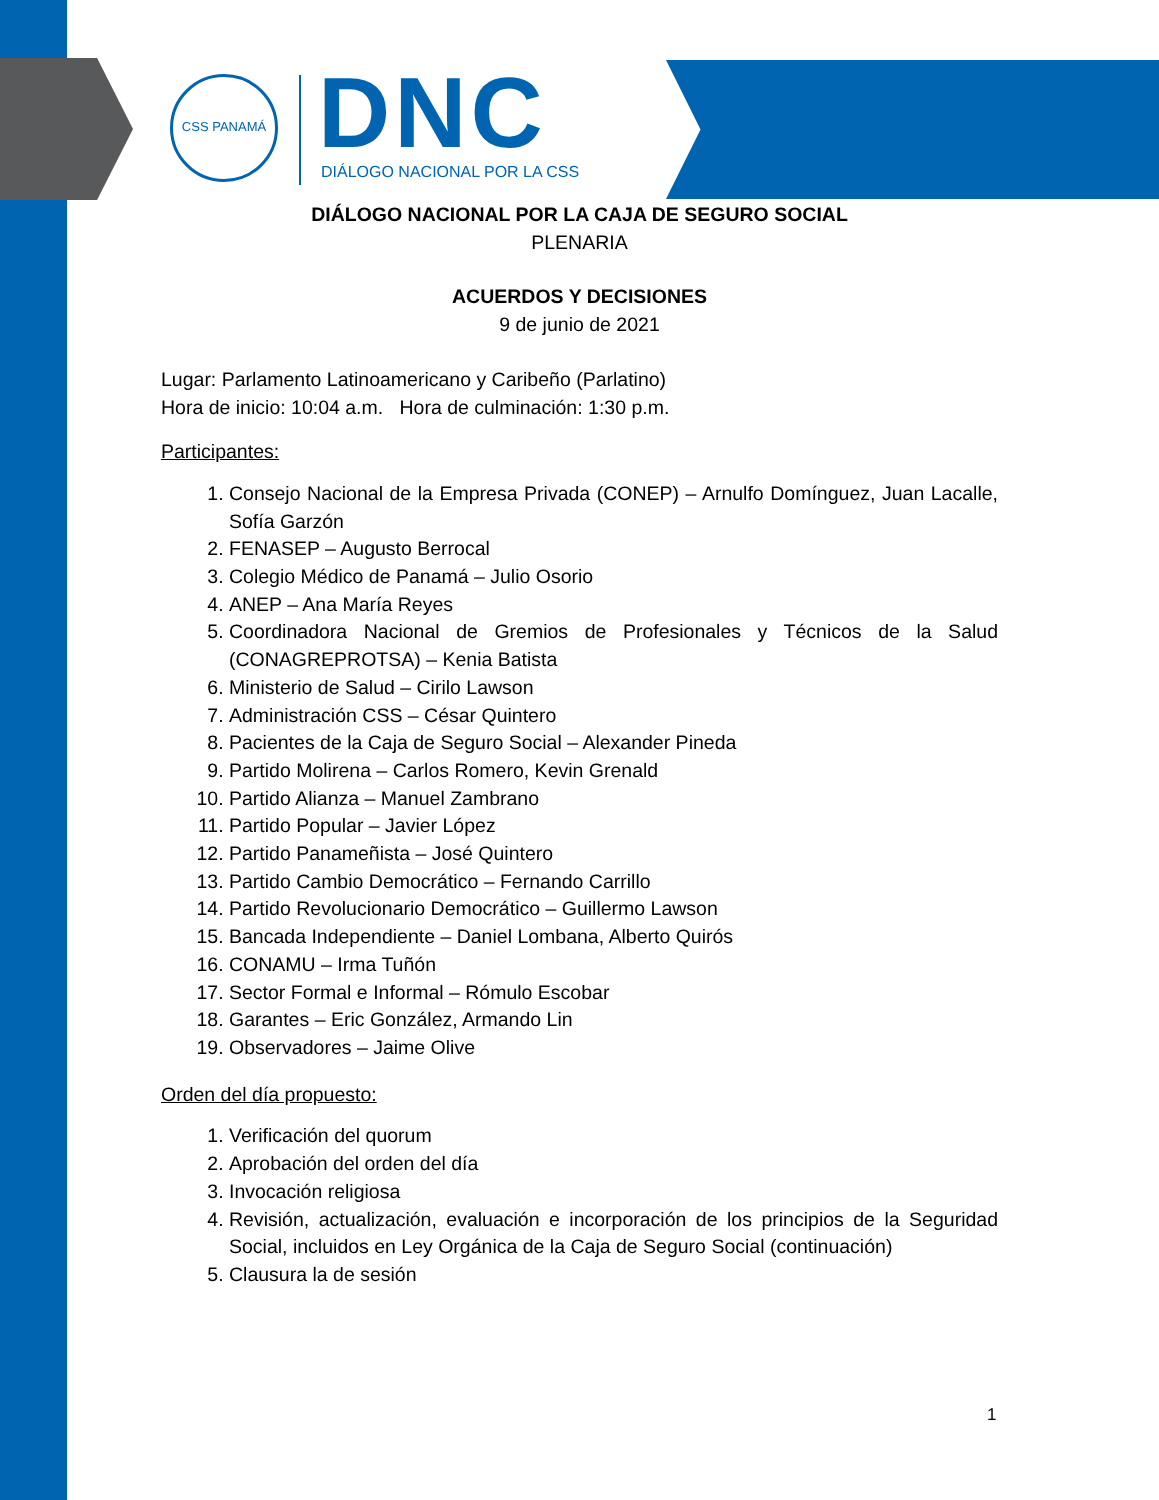CSS PANAMÁ DNC DIÁLOGO NACIONAL POR LA CSS
DIÁLOGO NACIONAL POR LA CAJA DE SEGURO SOCIAL
PLENARIA
ACUERDOS Y DECISIONES
9 de junio de 2021
Lugar: Parlamento Latinoamericano y Caribeño (Parlatino)
Hora de inicio: 10:04 a.m. Hora de culminación: 1:30 p.m.
Participantes:
1. Consejo Nacional de la Empresa Privada (CONEP) – Arnulfo Domínguez, Juan Lacalle, Sofía Garzón
2. FENASEP – Augusto Berrocal
3. Colegio Médico de Panamá – Julio Osorio
4. ANEP – Ana María Reyes
5. Coordinadora Nacional de Gremios de Profesionales y Técnicos de la Salud (CONAGREPROTSA) – Kenia Batista
6. Ministerio de Salud – Cirilo Lawson
7. Administración CSS – César Quintero
8. Pacientes de la Caja de Seguro Social – Alexander Pineda
9. Partido Molirena – Carlos Romero, Kevin Grenald
10. Partido Alianza – Manuel Zambrano
11. Partido Popular – Javier López
12. Partido Panameñista – José Quintero
13. Partido Cambio Democrático – Fernando Carrillo
14. Partido Revolucionario Democrático – Guillermo Lawson
15. Bancada Independiente – Daniel Lombana, Alberto Quirós
16. CONAMU – Irma Tuñón
17. Sector Formal e Informal – Rómulo Escobar
18. Garantes – Eric González, Armando Lin
19. Observadores – Jaime Olive
Orden del día propuesto:
1. Verificación del quorum
2. Aprobación del orden del día
3. Invocación religiosa
4. Revisión, actualización, evaluación e incorporación de los principios de la Seguridad Social, incluidos en Ley Orgánica de la Caja de Seguro Social (continuación)
5. Clausura la de sesión
1